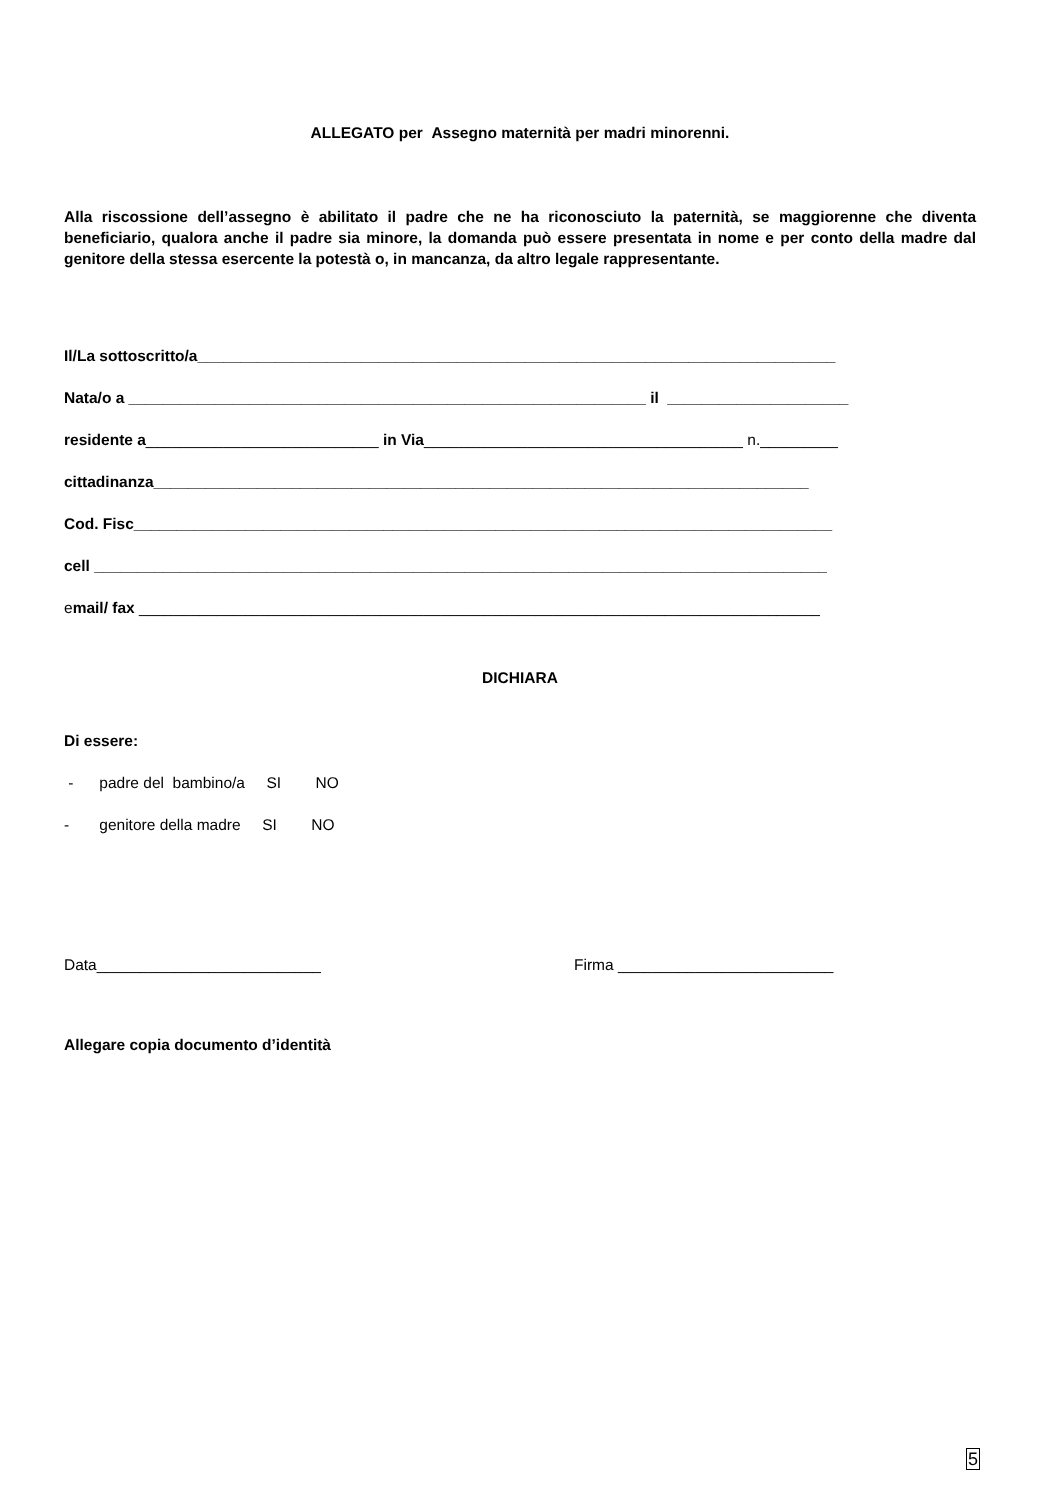ALLEGATO per Assegno maternità per madri minorenni.
Alla riscossione dell’assegno è abilitato il padre che ne ha riconosciuto la paternità, se maggiorenne che diventa beneficiario, qualora anche il padre sia minore, la domanda può essere presentata in nome e per conto della madre dal genitore della stessa esercente la potestà o, in mancanza, da altro legale rappresentante.
Il/La sottoscritto/a__________________________________________________________________________
Nata/o a ____________________________________________________________ il _____________________
residente a___________________________ in Via_____________________________________ n._________
cittadinanza____________________________________________________________________________
Cod. Fisc_________________________________________________________________________________
cell _____________________________________________________________________________________
email/ fax _______________________________________________________________________________
DICHIARA
Di essere:
- padre del bambino/a SI NO
- genitore della madre SI NO
Data__________________________ Firma _________________________
Allegare copia documento d’identità
5